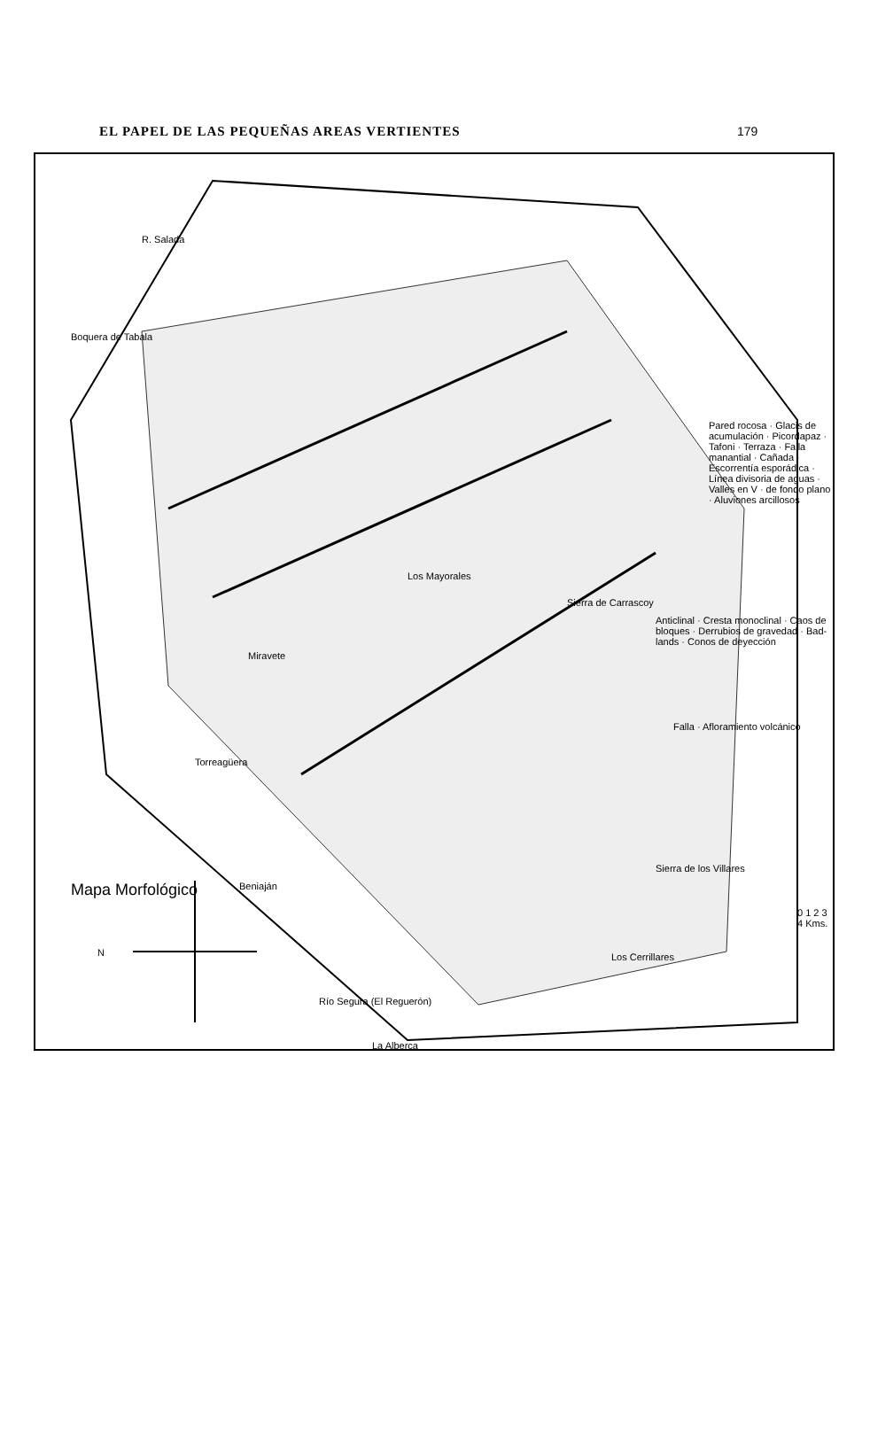EL PAPEL DE LAS PEQUEÑAS AREAS VERTIENTES 179
Mapa Morfológico
N
Beniaján
Torreagüera
La Alberca
Río Segura (El Reguerón)
Los Cerrillares
Sierra de los Villares
Sierra de Carrascoy
Los Mayorales
Miravete
Boquera de Tabala
R. Salada
Pared rocosa · Glacis de acumulación · Picordapaz · Tafoni · Terraza · Falla manantial · Cañada · Escorrentía esporádica · Línea divisoria de aguas · Valles en V · de fondo plano · Aluviones arcillosos
Anticlinal · Cresta monoclinal · Caos de bloques · Derrubios de gravedad · Bad-lands · Conos de deyección
Falla · Afloramiento volcánico
0 1 2 3 4 Kms.